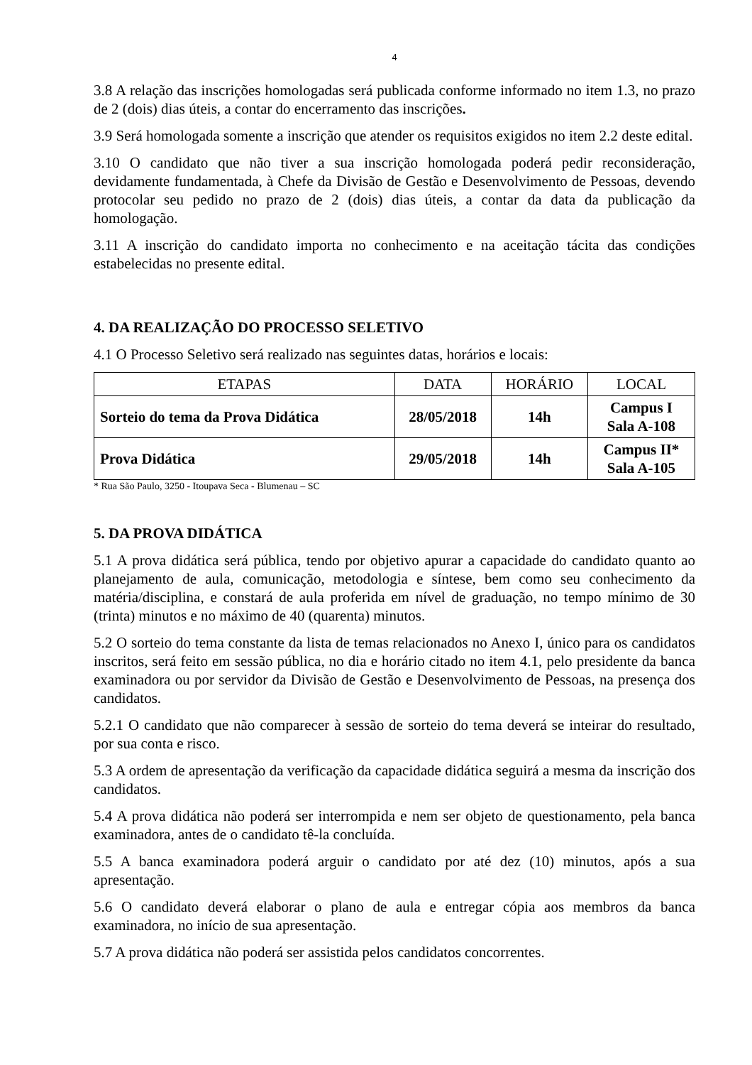4
3.8 A relação das inscrições homologadas será publicada conforme informado no item 1.3, no prazo de 2 (dois) dias úteis, a contar do encerramento das inscrições.
3.9 Será homologada somente a inscrição que atender os requisitos exigidos no item 2.2 deste edital.
3.10 O candidato que não tiver a sua inscrição homologada poderá pedir reconsideração, devidamente fundamentada, à Chefe da Divisão de Gestão e Desenvolvimento de Pessoas, devendo protocolar seu pedido no prazo de 2 (dois) dias úteis, a contar da data da publicação da homologação.
3.11 A inscrição do candidato importa no conhecimento e na aceitação tácita das condições estabelecidas no presente edital.
4. DA REALIZAÇÃO DO PROCESSO SELETIVO
4.1 O Processo Seletivo será realizado nas seguintes datas, horários e locais:
| ETAPAS | DATA | HORÁRIO | LOCAL |
| --- | --- | --- | --- |
| Sorteio do tema da Prova Didática | 28/05/2018 | 14h | Campus I Sala A-108 |
| Prova Didática | 29/05/2018 | 14h | Campus II* Sala A-105 |
* Rua São Paulo, 3250 - Itoupava Seca - Blumenau – SC
5. DA PROVA DIDÁTICA
5.1 A prova didática será pública, tendo por objetivo apurar a capacidade do candidato quanto ao planejamento de aula, comunicação, metodologia e síntese, bem como seu conhecimento da matéria/disciplina, e constará de aula proferida em nível de graduação, no tempo mínimo de 30 (trinta) minutos e no máximo de 40 (quarenta) minutos.
5.2 O sorteio do tema constante da lista de temas relacionados no Anexo I, único para os candidatos inscritos, será feito em sessão pública, no dia e horário citado no item 4.1, pelo presidente da banca examinadora ou por servidor da Divisão de Gestão e Desenvolvimento de Pessoas, na presença dos candidatos.
5.2.1 O candidato que não comparecer à sessão de sorteio do tema deverá se inteirar do resultado, por sua conta e risco.
5.3 A ordem de apresentação da verificação da capacidade didática seguirá a mesma da inscrição dos candidatos.
5.4 A prova didática não poderá ser interrompida e nem ser objeto de questionamento, pela banca examinadora, antes de o candidato tê-la concluída.
5.5 A banca examinadora poderá arguir o candidato por até dez (10) minutos, após a sua apresentação.
5.6 O candidato deverá elaborar o plano de aula e entregar cópia aos membros da banca examinadora, no início de sua apresentação.
5.7 A prova didática não poderá ser assistida pelos candidatos concorrentes.